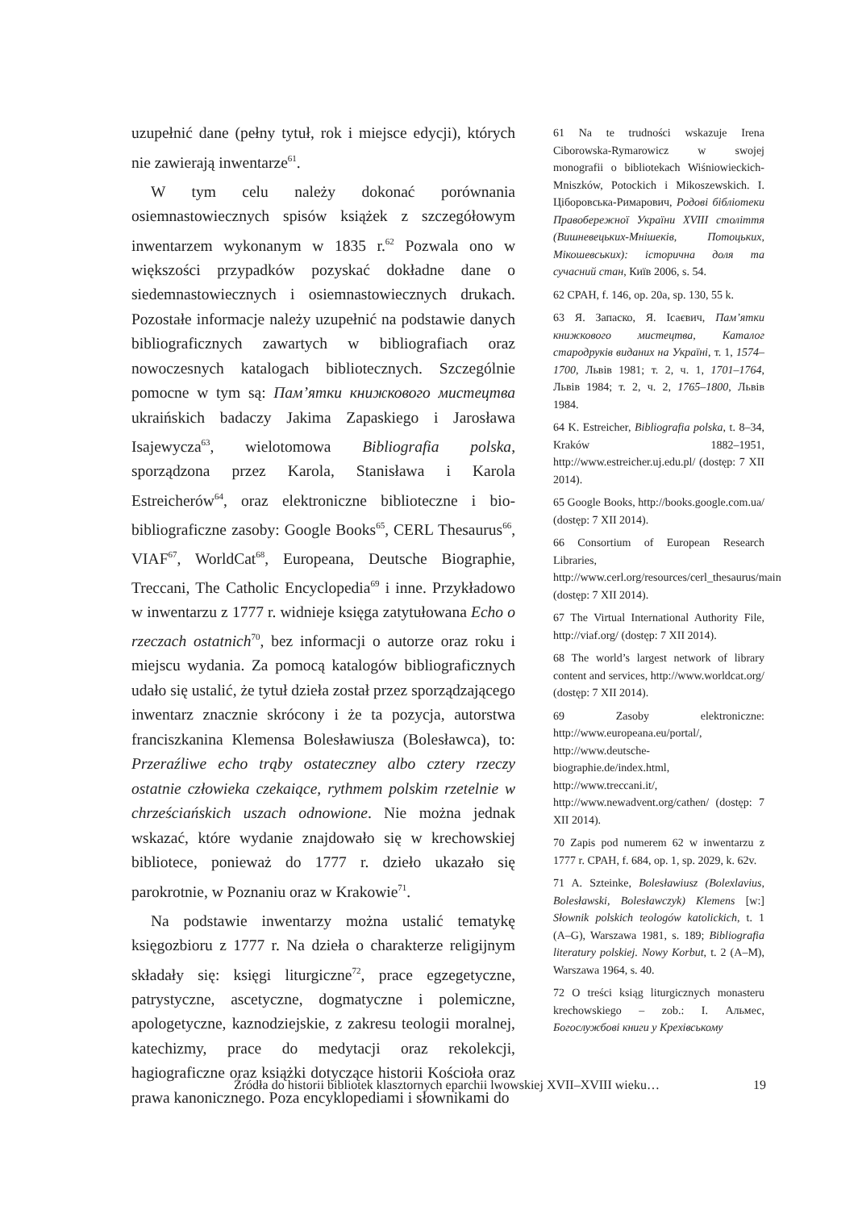uzupełnić dane (pełny tytuł, rok i miejsce edycji), których nie zawierają inwentarze<sup>61</sup>.
W tym celu należy dokonać porównania osiemnastowiecznych spisów książek z szczegółowym inwentarzem wykonanym w 1835 r.<sup>62</sup> Pozwala ono w większości przypadków pozyskać dokładne dane o siedemnastowiecznych i osiemnastowiecznych drukach. Pozostałe informacje należy uzupełnić na podstawie danych bibliograficznych zawartych w bibliografiach oraz nowoczesnych katalogach bibliotecznych. Szczególnie pomocne w tym są: Пам’ятки книжкового мистецтва ukraińskich badaczy Jakima Zapaskiego i Jarosława Isajewycza<sup>63</sup>, wielotomowa Bibliografia polska, sporządzona przez Karola, Stanisława i Karola Estreicherów<sup>64</sup>, oraz elektroniczne biblioteczne i bio-bibliograficzne zasoby: Google Books<sup>65</sup>, CERL Thesaurus<sup>66</sup>, VIAF<sup>67</sup>, WorldCat<sup>68</sup>, Europeana, Deutsche Biographie, Treccani, The Catholic Encyclopedia<sup>69</sup> i inne. Przykładowo w inwentarzu z 1777 r. widnieje księga zatytułowana Echo o rzeczach ostatnich<sup>70</sup>, bez informacji o autorze oraz roku i miejscu wydania. Za pomocą katalogów bibliograficznych udało się ustalić, że tytuł dzieła został przez sporządzającego inwentarz znacznie skrócony i że ta pozycja, autorstwa franciszkanina Klemensa Bolesławiusza (Bolesławca), to: Przeraźliwe echo trąby ostateczney albo cztery rzeczy ostatnie człowieka czekaiące, rythmem polskim rzetelnie w chrześciańskich uszach odnowione. Nie można jednak wskazać, które wydanie znajdowało się w krechowskiej bibliotece, ponieważ do 1777 r. dzieło ukazało się parokrotnie, w Poznaniu oraz w Krakowie<sup>71</sup>.
Na podstawie inwentarzy można ustalić tematykę księgozbioru z 1777 r. Na dzieła o charakterze religijnym składały się: księgi liturgiczne<sup>72</sup>, prace egzegetyczne, patrystyczne, ascetyczne, dogmatyczne i polemiczne, apologetyczne, kaznodziejskie, z zakresu teologii moralnej, katechizmy, prace do medytacji oraz rekolekcji, hagiograficzne oraz książki dotyczące historii Kościoła oraz prawa kanonicznego. Poza encyklopediami i słownikami do
61 Na te trudności wskazuje Irena Ciborowska-Rymarowicz w swojej monografii o bibliotekach Wiśniowieckich-Mniszków, Potockich i Mikoszewskich. І. Ціборовська-Римарович, Родові бібліотеки Правобережної України XVIII століття (Вишневецьких-Мнішеків, Потоцьких, Мікошевських): історична доля та сучасний стан, Київ 2006, s. 54.
62 CPAH, f. 146, op. 20a, sp. 130, 55 k.
63 Я. Запаско, Я. Ісаєвич, Пам’ятки книжкового мистецтва, Каталог стародруків виданих на Україні, т. 1, 1574–1700, Львів 1981; т. 2, ч. 1, 1701–1764, Львів 1984; т. 2, ч. 2, 1765–1800, Львів 1984.
64 K. Estreicher, Bibliografia polska, t. 8–34, Kraków 1882–1951, http://www.estreicher.uj.edu.pl/ (dostęp: 7 XII 2014).
65 Google Books, http://books.google.com.ua/ (dostęp: 7 XII 2014).
66 Consortium of European Research Libraries, http://www.cerl.org/resources/cerl_thesaurus/main (dostęp: 7 XII 2014).
67 The Virtual International Authority File, http://viaf.org/ (dostęp: 7 XII 2014).
68 The world’s largest network of library content and services, http://www.worldcat.org/ (dostęp: 7 XII 2014).
69 Zasoby elektroniczne: http://www.europeana.eu/portal/, http://www.deutsche-biographie.de/index.html, http://www.treccani.it/, http://www.newadvent.org/cathen/ (dostęp: 7 XII 2014).
70 Zapis pod numerem 62 w inwentarzu z 1777 r. CPAH, f. 684, op. 1, sp. 2029, k. 62v.
71 A. Szteinke, Bolesławiusz (Bolexlavius, Bolesławski, Bolesławczyk) Klemens [w:] Słownik polskich teologów katolickich, t. 1 (A–G), Warszawa 1981, s. 189; Bibliografia literatury polskiej. Nowy Korbut, t. 2 (A–M), Warszawa 1964, s. 40.
72 O treści ksiąg liturgicznych monasteru krechowskiego – zob.: І. Альмес, Богослужбові книги у Крехівському
Źródła do historii bibliotek klasztornych eparchii lwowskiej XVII–XVIII wieku… 19